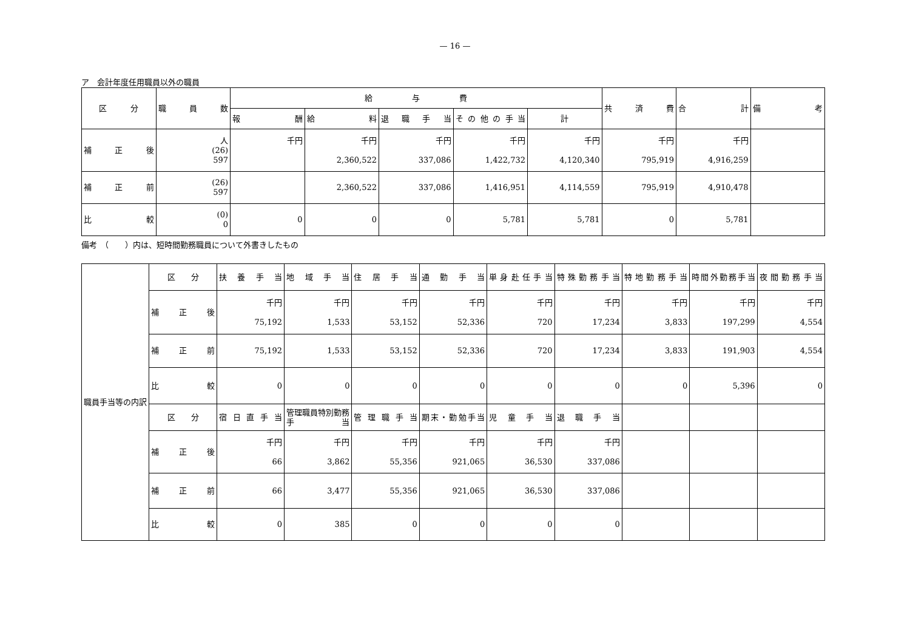— 16 —
ア　会計年度任用職員以外の職員
| 区 分 | 職員数 | 給 与 費 | | | | | 共済費 | 合計 | 備考 |
| --- | --- | --- | --- | --- | --- | --- | --- | --- | --- |
| | | 報酬 | 給料 | 退職手当 | その他の手当 | 計 | | | |
| 補正後 | 人 (26) 597 | 千円 | 千円 2,360,522 | 千円 337,086 | 千円 1,422,732 | 千円 4,120,340 | 千円 795,919 | 千円 4,916,259 | |
| 補正前 | (26) 597 | | 2,360,522 | 337,086 | 1,416,951 | 4,114,559 | 795,919 | 4,910,478 | |
| 比較 | (0) 0 | 0 | 0 | 0 | 5,781 | 5,781 | 0 | 5,781 | |
備考　（　　）内は、短時間勤務職員について外書きしたもの
| 職員手当等の内訳 | 区 分 | 扶養手当 | 地域手当 | 住居手当 | 通勤手当 | 単身赴任手当 | 特殊勤務手当 | 特地勤務手当 | 時間外勤務手当 | 夜間勤務手当 |
| | 補正後 | 千円 75,192 | 千円 1,533 | 千円 53,152 | 千円 52,336 | 千円 720 | 千円 17,234 | 千円 3,833 | 千円 197,299 | 千円 4,554 |
| | 補正前 | 75,192 | 1,533 | 53,152 | 52,336 | 720 | 17,234 | 3,833 | 191,903 | 4,554 |
| | 比較 | 0 | 0 | 0 | 0 | 0 | 0 | 0 | 5,396 | 0 |
| | 区 分 | 宿日直手当 | 管理職員特別勤務手当 | 管理職手当 | 期末・勤勉手当 | 児童手当 | 退職手当 | | | |
| | 補正後 | 千円 66 | 千円 3,862 | 千円 55,356 | 千円 921,065 | 千円 36,530 | 千円 337,086 | | | |
| | 補正前 | 66 | 3,477 | 55,356 | 921,065 | 36,530 | 337,086 | | | |
| | 比較 | 0 | 385 | 0 | 0 | 0 | 0 | | | |